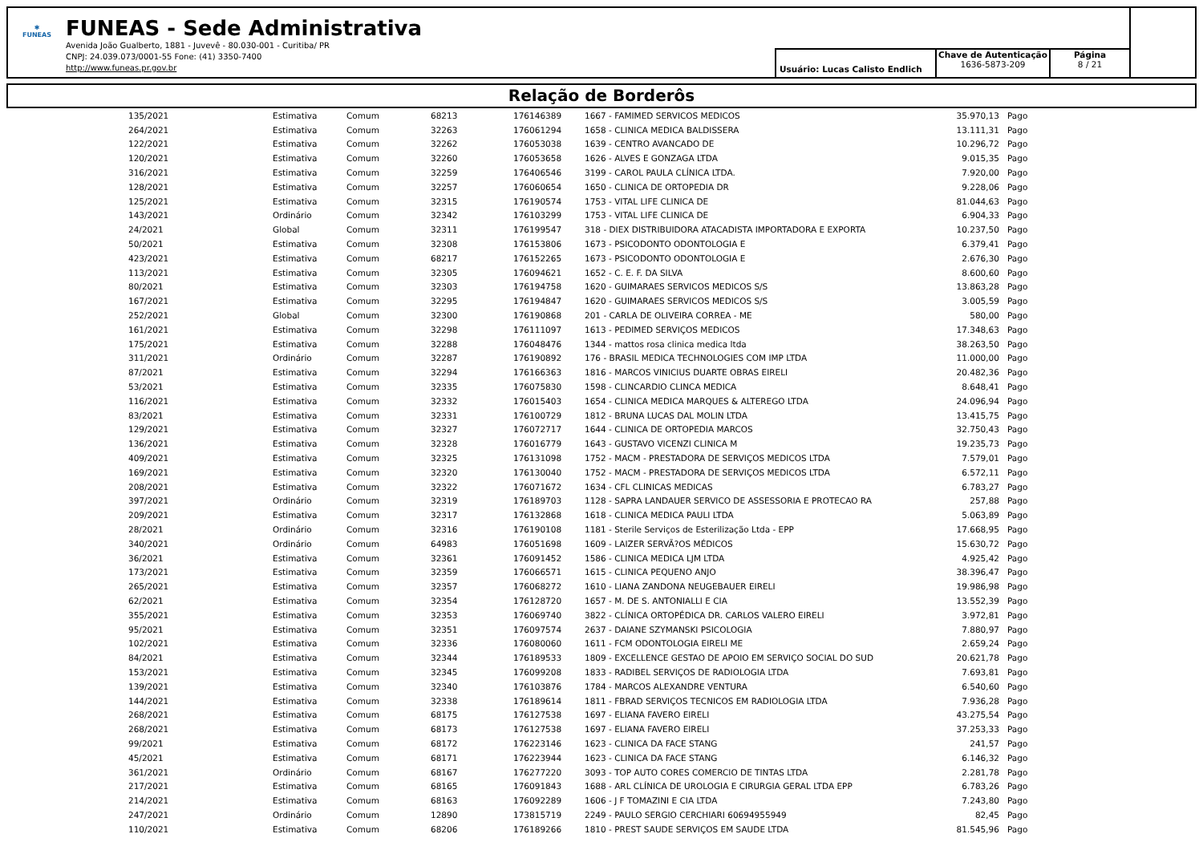✱
FUNEAS
FUNEAS - Sede Administrativa
Avenida João Gualberto, 1881 - Juvevê - 80.030-001 - Curitiba/ PR
CNPJ: 24.039.073/0001-55 Fone: (41) 3350-7400
http://www.funeas.pr.gov.br
Usuário: Lucas Calisto Endlich
Chave de Autenticação
1636-5873-209
Página
8 / 21
Relação de Borderôs
| 135/2021 | Estimativa | Comum | 68213 | 176146389 | 1667 - FAMIMED SERVICOS MEDICOS | 35.970,13 | Pago |
| 264/2021 | Estimativa | Comum | 32263 | 176061294 | 1658 - CLINICA MEDICA BALDISSERA | 13.111,31 | Pago |
| 122/2021 | Estimativa | Comum | 32262 | 176053038 | 1639 - CENTRO AVANCADO DE | 10.296,72 | Pago |
| 120/2021 | Estimativa | Comum | 32260 | 176053658 | 1626 - ALVES E GONZAGA LTDA | 9.015,35 | Pago |
| 316/2021 | Estimativa | Comum | 32259 | 176406546 | 3199 - CAROL PAULA CLÍNICA LTDA. | 7.920,00 | Pago |
| 128/2021 | Estimativa | Comum | 32257 | 176060654 | 1650 - CLINICA DE ORTOPEDIA DR | 9.228,06 | Pago |
| 125/2021 | Estimativa | Comum | 32315 | 176190574 | 1753 - VITAL LIFE CLINICA DE | 81.044,63 | Pago |
| 143/2021 | Ordinário | Comum | 32342 | 176103299 | 1753 - VITAL LIFE CLINICA DE | 6.904,33 | Pago |
| 24/2021 | Global | Comum | 32311 | 176199547 | 318 - DIEX DISTRIBUIDORA ATACADISTA IMPORTADORA E EXPORTA | 10.237,50 | Pago |
| 50/2021 | Estimativa | Comum | 32308 | 176153806 | 1673 - PSICODONTO ODONTOLOGIA E | 6.379,41 | Pago |
| 423/2021 | Estimativa | Comum | 68217 | 176152265 | 1673 - PSICODONTO ODONTOLOGIA E | 2.676,30 | Pago |
| 113/2021 | Estimativa | Comum | 32305 | 176094621 | 1652 - C. E. F. DA SILVA | 8.600,60 | Pago |
| 80/2021 | Estimativa | Comum | 32303 | 176194758 | 1620 - GUIMARAES SERVICOS MEDICOS S/S | 13.863,28 | Pago |
| 167/2021 | Estimativa | Comum | 32295 | 176194847 | 1620 - GUIMARAES SERVICOS MEDICOS S/S | 3.005,59 | Pago |
| 252/2021 | Global | Comum | 32300 | 176190868 | 201 - CARLA DE OLIVEIRA CORREA - ME | 580,00 | Pago |
| 161/2021 | Estimativa | Comum | 32298 | 176111097 | 1613 - PEDIMED SERVIÇOS MEDICOS | 17.348,63 | Pago |
| 175/2021 | Estimativa | Comum | 32288 | 176048476 | 1344 - mattos rosa clinica medica ltda | 38.263,50 | Pago |
| 311/2021 | Ordinário | Comum | 32287 | 176190892 | 176 - BRASIL MEDICA TECHNOLOGIES COM IMP LTDA | 11.000,00 | Pago |
| 87/2021 | Estimativa | Comum | 32294 | 176166363 | 1816 - MARCOS VINICIUS DUARTE OBRAS EIRELI | 20.482,36 | Pago |
| 53/2021 | Estimativa | Comum | 32335 | 176075830 | 1598 - CLINCARDIO CLINCA MEDICA | 8.648,41 | Pago |
| 116/2021 | Estimativa | Comum | 32332 | 176015403 | 1654 - CLINICA MEDICA MARQUES & ALTEREGO LTDA | 24.096,94 | Pago |
| 83/2021 | Estimativa | Comum | 32331 | 176100729 | 1812 - BRUNA LUCAS DAL MOLIN LTDA | 13.415,75 | Pago |
| 129/2021 | Estimativa | Comum | 32327 | 176072717 | 1644 - CLINICA DE ORTOPEDIA MARCOS | 32.750,43 | Pago |
| 136/2021 | Estimativa | Comum | 32328 | 176016779 | 1643 - GUSTAVO VICENZI CLINICA M | 19.235,73 | Pago |
| 409/2021 | Estimativa | Comum | 32325 | 176131098 | 1752 - MACM - PRESTADORA DE SERVIÇOS MEDICOS LTDA | 7.579,01 | Pago |
| 169/2021 | Estimativa | Comum | 32320 | 176130040 | 1752 - MACM - PRESTADORA DE SERVIÇOS MEDICOS LTDA | 6.572,11 | Pago |
| 208/2021 | Estimativa | Comum | 32322 | 176071672 | 1634 - CFL CLINICAS MEDICAS | 6.783,27 | Pago |
| 397/2021 | Ordinário | Comum | 32319 | 176189703 | 1128 - SAPRA LANDAUER SERVICO DE ASSESSORIA E PROTECAO RA | 257,88 | Pago |
| 209/2021 | Estimativa | Comum | 32317 | 176132868 | 1618 - CLINICA MEDICA PAULI LTDA | 5.063,89 | Pago |
| 28/2021 | Ordinário | Comum | 32316 | 176190108 | 1181 - Sterile Serviços de Esterilização Ltda - EPP | 17.668,95 | Pago |
| 340/2021 | Ordinário | Comum | 64983 | 176051698 | 1609 - LAIZER SERVÃ?OS MÉDICOS | 15.630,72 | Pago |
| 36/2021 | Estimativa | Comum | 32361 | 176091452 | 1586 - CLINICA MEDICA LJM LTDA | 4.925,42 | Pago |
| 173/2021 | Estimativa | Comum | 32359 | 176066571 | 1615 - CLINICA PEQUENO ANJO | 38.396,47 | Pago |
| 265/2021 | Estimativa | Comum | 32357 | 176068272 | 1610 - LIANA ZANDONA NEUGEBAUER EIRELI | 19.986,98 | Pago |
| 62/2021 | Estimativa | Comum | 32354 | 176128720 | 1657 - M. DE S. ANTONIALLI E CIA | 13.552,39 | Pago |
| 355/2021 | Estimativa | Comum | 32353 | 176069740 | 3822 - CLÍNICA ORTOPÉDICA DR. CARLOS VALERO EIRELI | 3.972,81 | Pago |
| 95/2021 | Estimativa | Comum | 32351 | 176097574 | 2637 - DAIANE SZYMANSKI PSICOLOGIA | 7.880,97 | Pago |
| 102/2021 | Estimativa | Comum | 32336 | 176080060 | 1611 - FCM ODONTOLOGIA EIRELI ME | 2.659,24 | Pago |
| 84/2021 | Estimativa | Comum | 32344 | 176189533 | 1809 - EXCELLENCE GESTAO DE APOIO EM SERVIÇO SOCIAL DO SUD | 20.621,78 | Pago |
| 153/2021 | Estimativa | Comum | 32345 | 176099208 | 1833 - RADIBEL SERVIÇOS DE RADIOLOGIA LTDA | 7.693,81 | Pago |
| 139/2021 | Estimativa | Comum | 32340 | 176103876 | 1784 - MARCOS ALEXANDRE VENTURA | 6.540,60 | Pago |
| 144/2021 | Estimativa | Comum | 32338 | 176189614 | 1811 - FBRAD SERVIÇOS TECNICOS EM RADIOLOGIA LTDA | 7.936,28 | Pago |
| 268/2021 | Estimativa | Comum | 68175 | 176127538 | 1697 - ELIANA FAVERO EIRELI | 43.275,54 | Pago |
| 268/2021 | Estimativa | Comum | 68173 | 176127538 | 1697 - ELIANA FAVERO EIRELI | 37.253,33 | Pago |
| 99/2021 | Estimativa | Comum | 68172 | 176223146 | 1623 - CLINICA DA FACE STANG | 241,57 | Pago |
| 45/2021 | Estimativa | Comum | 68171 | 176223944 | 1623 - CLINICA DA FACE STANG | 6.146,32 | Pago |
| 361/2021 | Ordinário | Comum | 68167 | 176277220 | 3093 - TOP AUTO CORES COMERCIO DE TINTAS LTDA | 2.281,78 | Pago |
| 217/2021 | Estimativa | Comum | 68165 | 176091843 | 1688 - ARL CLÍNICA DE UROLOGIA E CIRURGIA GERAL LTDA EPP | 6.783,26 | Pago |
| 214/2021 | Estimativa | Comum | 68163 | 176092289 | 1606 - J F TOMAZINI E CIA LTDA | 7.243,80 | Pago |
| 247/2021 | Ordinário | Comum | 12890 | 173815719 | 2249 - PAULO SERGIO CERCHIARI 60694955949 | 82,45 | Pago |
| 110/2021 | Estimativa | Comum | 68206 | 176189266 | 1810 - PREST SAUDE SERVIÇOS EM SAUDE LTDA | 81.545,96 | Pago |